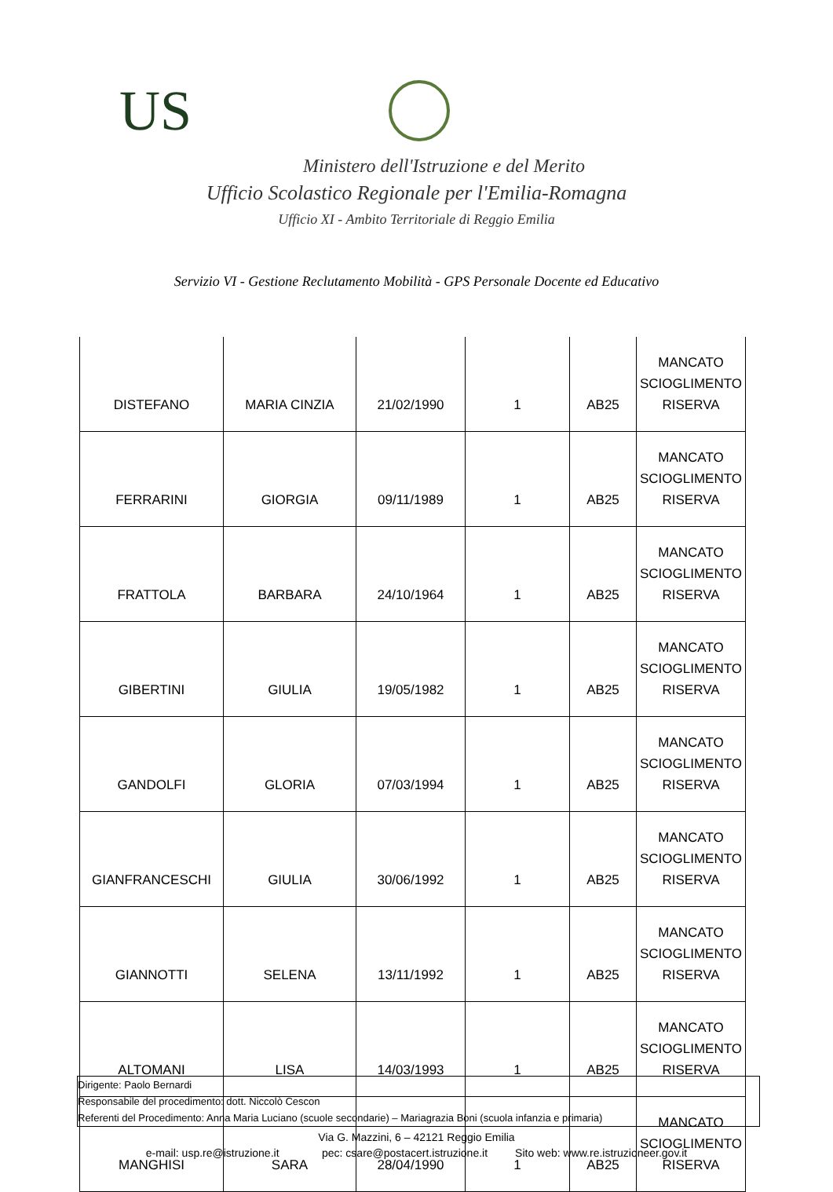US
Ministero dell'Istruzione e del Merito
Ufficio Scolastico Regionale per l'Emilia-Romagna
Ufficio XI - Ambito Territoriale di Reggio Emilia
Servizio VI - Gestione Reclutamento Mobilità - GPS Personale Docente ed Educativo
| DISTEFANO | MARIA CINZIA | 21/02/1990 | 1 | AB25 | MANCATO SCIOGLIMENTO RISERVA |
| FERRARINI | GIORGIA | 09/11/1989 | 1 | AB25 | MANCATO SCIOGLIMENTO RISERVA |
| FRATTOLA | BARBARA | 24/10/1964 | 1 | AB25 | MANCATO SCIOGLIMENTO RISERVA |
| GIBERTINI | GIULIA | 19/05/1982 | 1 | AB25 | MANCATO SCIOGLIMENTO RISERVA |
| GANDOLFI | GLORIA | 07/03/1994 | 1 | AB25 | MANCATO SCIOGLIMENTO RISERVA |
| GIANFRANCESCHI | GIULIA | 30/06/1992 | 1 | AB25 | MANCATO SCIOGLIMENTO RISERVA |
| GIANNOTTI | SELENA | 13/11/1992 | 1 | AB25 | MANCATO SCIOGLIMENTO RISERVA |
| ALTOMANI | LISA | 14/03/1993 | 1 | AB25 | MANCATO SCIOGLIMENTO RISERVA |
| MANGHISI | SARA | 28/04/1990 | 1 | AB25 | MANCATO SCIOGLIMENTO RISERVA |
Dirigente: Paolo Bernardi
Responsabile del procedimento: dott. Niccolò Cescon
Referenti del Procedimento: Anna Maria Luciano (scuole secondarie) – Mariagrazia Boni (scuola infanzia e primaria)
Via G. Mazzini, 6 – 42121 Reggio Emilia
e-mail: usp.re@istruzione.it pec: csare@postacert.istruzione.it Sito web: www.re.istruzioneer.gov.it